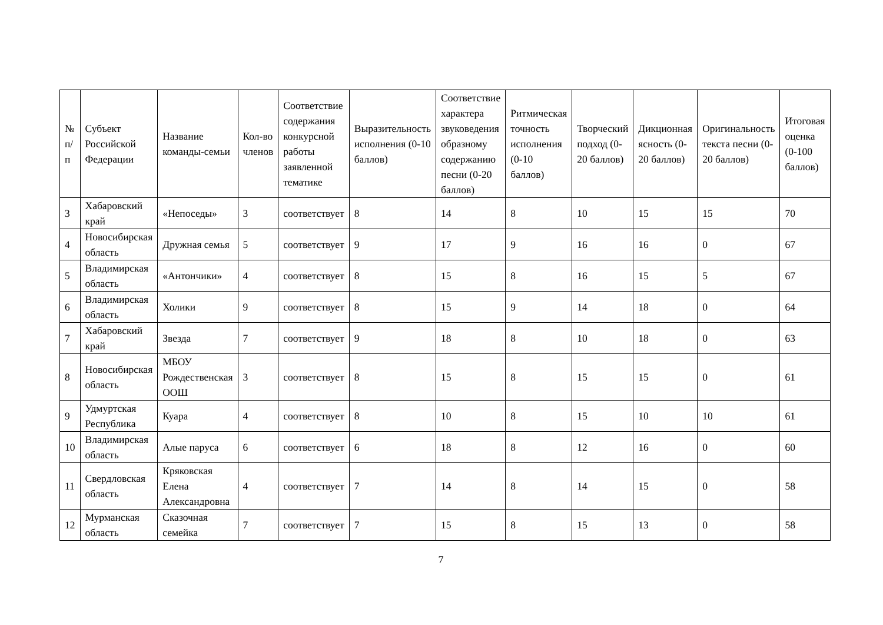| № п/п | Субъект Российской Федерации | Название команды-семьи | Кол-во членов | Соответствие содержания конкурсной работы заявленной тематике | Выразительность исполнения (0-10 баллов) | Соответствие характера звуковедения образному содержанию песни (0-20 баллов) | Ритмическая точность исполнения (0-10 баллов) | Творческий подход (0-20 баллов) | Дикционная ясность (0-20 баллов) | Оригинальность текста песни (0-20 баллов) | Итоговая оценка (0-100 баллов) |
| --- | --- | --- | --- | --- | --- | --- | --- | --- | --- | --- | --- |
| 3 | Хабаровский край | «Непоседы» | 3 | соответствует | 8 | 14 | 8 | 10 | 15 | 15 | 70 |
| 4 | Новосибирская область | Дружная семья | 5 | соответствует | 9 | 17 | 9 | 16 | 16 | 0 | 67 |
| 5 | Владимирская область | «Антончики» | 4 | соответствует | 8 | 15 | 8 | 16 | 15 | 5 | 67 |
| 6 | Владимирская область | Холики | 9 | соответствует | 8 | 15 | 9 | 14 | 18 | 0 | 64 |
| 7 | Хабаровский край | Звезда | 7 | соответствует | 9 | 18 | 8 | 10 | 18 | 0 | 63 |
| 8 | Новосибирская область | МБОУ Рождественская ООШ | 3 | соответствует | 8 | 15 | 8 | 15 | 15 | 0 | 61 |
| 9 | Удмуртская Республика | Куара | 4 | соответствует | 8 | 10 | 8 | 15 | 10 | 10 | 61 |
| 10 | Владимирская область | Алые паруса | 6 | соответствует | 6 | 18 | 8 | 12 | 16 | 0 | 60 |
| 11 | Свердловская область | Кряковская Елена Александровна | 4 | соответствует | 7 | 14 | 8 | 14 | 15 | 0 | 58 |
| 12 | Мурманская область | Сказочная семейка | 7 | соответствует | 7 | 15 | 8 | 15 | 13 | 0 | 58 |
7